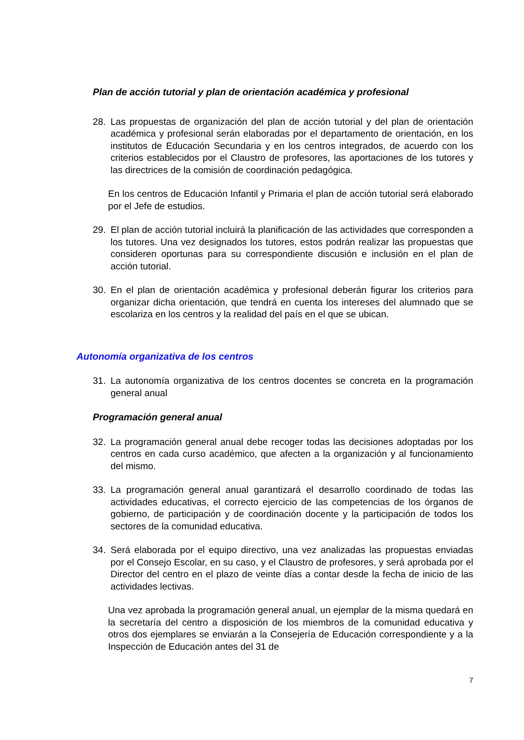Plan de acción tutorial y plan de orientación académica y profesional
28. Las propuestas de organización del plan de acción tutorial y del plan de orientación académica y profesional serán elaboradas por el departamento de orientación, en los institutos de Educación Secundaria y en los centros integrados, de acuerdo con los criterios establecidos por el Claustro de profesores, las aportaciones de los tutores y las directrices de la comisión de coordinación pedagógica.
En los centros de Educación Infantil y Primaria el plan de acción tutorial será elaborado por el Jefe de estudios.
29. El plan de acción tutorial incluirá la planificación de las actividades que corresponden a los tutores. Una vez designados los tutores, estos podrán realizar las propuestas que consideren oportunas para su correspondiente discusión e inclusión en el plan de acción tutorial.
30. En el plan de orientación académica y profesional deberán figurar los criterios para organizar dicha orientación, que tendrá en cuenta los intereses del alumnado que se escolariza en los centros y la realidad del país en el que se ubican.
Autonomía organizativa de los centros
31. La autonomía organizativa de los centros docentes se concreta en la programación general anual
Programación general anual
32. La programación general anual debe recoger todas las decisiones adoptadas por los centros en cada curso académico, que afecten a la organización y al funcionamiento del mismo.
33. La programación general anual garantizará el desarrollo coordinado de todas las actividades educativas, el correcto ejercicio de las competencias de los órganos de gobierno, de participación y de coordinación docente y la participación de todos los sectores de la comunidad educativa.
34. Será elaborada por el equipo directivo, una vez analizadas las propuestas enviadas por el Consejo Escolar, en su caso, y el Claustro de profesores, y será aprobada por el Director del centro en el plazo de veinte días a contar desde la fecha de inicio de las actividades lectivas.
Una vez aprobada la programación general anual, un ejemplar de la misma quedará en la secretaría del centro a disposición de los miembros de la comunidad educativa y otros dos ejemplares se enviarán a la Consejería de Educación correspondiente y a la Inspección de Educación antes del 31 de
7